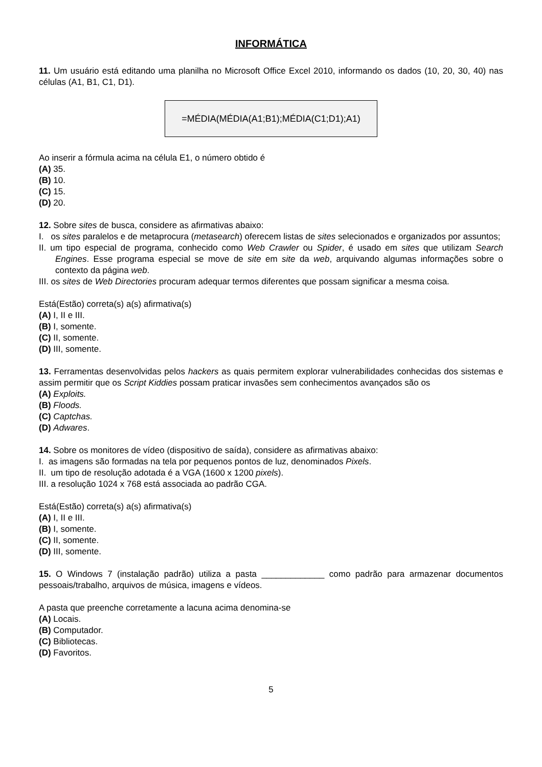INFORMÁTICA
11. Um usuário está editando uma planilha no Microsoft Office Excel 2010, informando os dados (10, 20, 30, 40) nas células (A1, B1, C1, D1).
=MÉDIA(MÉDIA(A1;B1);MÉDIA(C1;D1);A1)
Ao inserir a fórmula acima na célula E1, o número obtido é
(A) 35.
(B) 10.
(C) 15.
(D) 20.
12. Sobre sites de busca, considere as afirmativas abaixo:
I. os sites paralelos e de metaprocura (metasearch) oferecem listas de sites selecionados e organizados por assuntos;
II. um tipo especial de programa, conhecido como Web Crawler ou Spider, é usado em sites que utilizam Search Engines. Esse programa especial se move de site em site da web, arquivando algumas informações sobre o contexto da página web.
III. os sites de Web Directories procuram adequar termos diferentes que possam significar a mesma coisa.
Está(Estão) correta(s) a(s) afirmativa(s)
(A) I, II e III.
(B) I, somente.
(C) II, somente.
(D) III, somente.
13. Ferramentas desenvolvidas pelos hackers as quais permitem explorar vulnerabilidades conhecidas dos sistemas e assim permitir que os Script Kiddies possam praticar invasões sem conhecimentos avançados são os
(A) Exploits.
(B) Floods.
(C) Captchas.
(D) Adwares.
14. Sobre os monitores de vídeo (dispositivo de saída), considere as afirmativas abaixo:
I. as imagens são formadas na tela por pequenos pontos de luz, denominados Pixels.
II. um tipo de resolução adotada é a VGA (1600 x 1200 pixels).
III. a resolução 1024 x 768 está associada ao padrão CGA.
Está(Estão) correta(s) a(s) afirmativa(s)
(A) I, II e III.
(B) I, somente.
(C) II, somente.
(D) III, somente.
15. O Windows 7 (instalação padrão) utiliza a pasta _____________ como padrão para armazenar documentos pessoais/trabalho, arquivos de música, imagens e vídeos.
A pasta que preenche corretamente a lacuna acima denomina-se
(A) Locais.
(B) Computador.
(C) Bibliotecas.
(D) Favoritos.
5